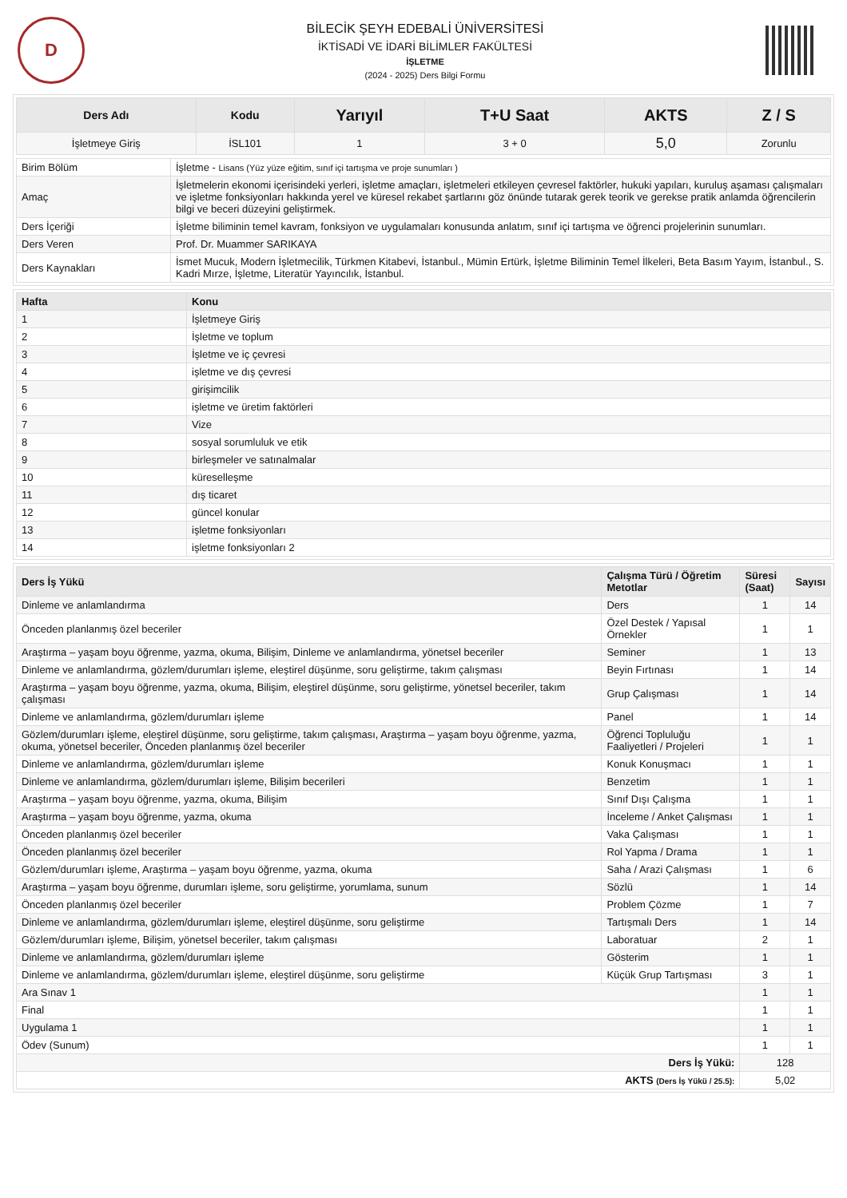D
BİLECİK ŞEYH EDEBALİ ÜNİVERSİTESİ
İKTİSADİ VE İDARİ BİLİMLER FAKÜLTESİ
İŞLETME
(2024 - 2025) Ders Bilgi Formu
| Ders Adı | Kodu | Yarıyıl | T+U Saat | AKTS | Z / S |
| --- | --- | --- | --- | --- | --- |
| İşletmeye Giriş | İSL101 | 1 | 3 + 0 | 5,0 | Zorunlu |
| Birim Bölüm | İşletme - Lisans (Yüz yüze eğitim, sınıf içi tartışma ve proje sunumları ) |
| Amaç | İşletmelerin ekonomi içerisindeki yerleri, işletme amaçları, işletmeleri etkileyen çevresel faktörler, hukuki yapıları, kuruluş aşaması çalışmaları ve işletme fonksiyonları hakkında yerel ve küresel rekabet şartlarını göz önünde tutarak gerek teorik ve gerekse pratik anlamda öğrencilerin bilgi ve beceri düzeyini geliştirmek. |
| Ders İçeriği | İşletme biliminin temel kavram, fonksiyon ve uygulamaları konusunda anlatım, sınıf içi tartışma ve öğrenci projelerinin sunumları. |
| Ders Veren | Prof. Dr. Muammer SARIKAYA |
| Ders Kaynakları | İsmet Mucuk, Modern İşletmecilik, Türkmen Kitabevi, İstanbul., Mümin Ertürk, İşletme Biliminin Temel İlkeleri, Beta Basım Yayım, İstanbul., S. Kadri Mırze, İşletme, Literatür Yayıncılık, İstanbul. |
| Hafta | Konu |
| --- | --- |
| 1 | İşletmeye Giriş |
| 2 | İşletme ve toplum |
| 3 | İşletme ve iç çevresi |
| 4 | işletme ve dış çevresi |
| 5 | girişimcilik |
| 6 | işletme ve üretim faktörleri |
| 7 | Vize |
| 8 | sosyal sorumluluk ve etik |
| 9 | birleşmeler ve satınalmalar |
| 10 | küreselleşme |
| 11 | dış ticaret |
| 12 | güncel konular |
| 13 | işletme fonksiyonları |
| 14 | işletme fonksiyonları 2 |
| Ders İş Yükü | Çalışma Türü / Öğretim Metotlar | Süresi (Saat) | Sayısı |
| --- | --- | --- | --- |
| Dinleme ve anlamlandırma | Ders | 1 | 14 |
| Önceden planlanmış özel beceriler | Özel Destek / Yapısal Örnekler | 1 | 1 |
| Araştırma – yaşam boyu öğrenme, yazma, okuma, Bilişim, Dinleme ve anlamlandırma, yönetsel beceriler | Seminer | 1 | 13 |
| Dinleme ve anlamlandırma, gözlem/durumları işleme, eleştirel düşünme, soru geliştirme, takım çalışması | Beyin Fırtınası | 1 | 14 |
| Araştırma – yaşam boyu öğrenme, yazma, okuma, Bilişim, eleştirel düşünme, soru geliştirme, yönetsel beceriler, takım çalışması | Grup Çalışması | 1 | 14 |
| Dinleme ve anlamlandırma, gözlem/durumları işleme | Panel | 1 | 14 |
| Gözlem/durumları işleme, eleştirel düşünme, soru geliştirme, takım çalışması, Araştırma – yaşam boyu öğrenme, yazma, okuma, yönetsel beceriler, Önceden planlanmış özel beceriler | Öğrenci Topluluğu Faaliyetleri / Projeleri | 1 | 1 |
| Dinleme ve anlamlandırma, gözlem/durumları işleme | Konuk Konuşmacı | 1 | 1 |
| Dinleme ve anlamlandırma, gözlem/durumları işleme, Bilişim becerileri | Benzetim | 1 | 1 |
| Araştırma – yaşam boyu öğrenme, yazma, okuma, Bilişim | Sınıf Dışı Çalışma | 1 | 1 |
| Araştırma – yaşam boyu öğrenme, yazma, okuma | İnceleme / Anket Çalışması | 1 | 1 |
| Önceden planlanmış özel beceriler | Vaka Çalışması | 1 | 1 |
| Önceden planlanmış özel beceriler | Rol Yapma / Drama | 1 | 1 |
| Gözlem/durumları işleme, Araştırma – yaşam boyu öğrenme, yazma, okuma | Saha / Arazi Çalışması | 1 | 6 |
| Araştırma – yaşam boyu öğrenme, durumları işleme, soru geliştirme, yorumlama, sunum | Sözlü | 1 | 14 |
| Önceden planlanmış özel beceriler | Problem Çözme | 1 | 7 |
| Dinleme ve anlamlandırma, gözlem/durumları işleme, eleştirel düşünme, soru geliştirme | Tartışmalı Ders | 1 | 14 |
| Gözlem/durumları işleme, Bilişim, yönetsel beceriler, takım çalışması | Laboratuar | 2 | 1 |
| Dinleme ve anlamlandırma, gözlem/durumları işleme | Gösterim | 1 | 1 |
| Dinleme ve anlamlandırma, gözlem/durumları işleme, eleştirel düşünme, soru geliştirme | Küçük Grup Tartışması | 3 | 1 |
| Ara Sınav 1 | | 1 | 1 |
| Final | | 1 | 1 |
| Uygulama 1 | | 1 | 1 |
| Ödev (Sunum) | | 1 | 1 |
| Ders İş Yükü: | | 128 | |
| AKTS (Ders İş Yükü / 25.5): | | 5,02 | |